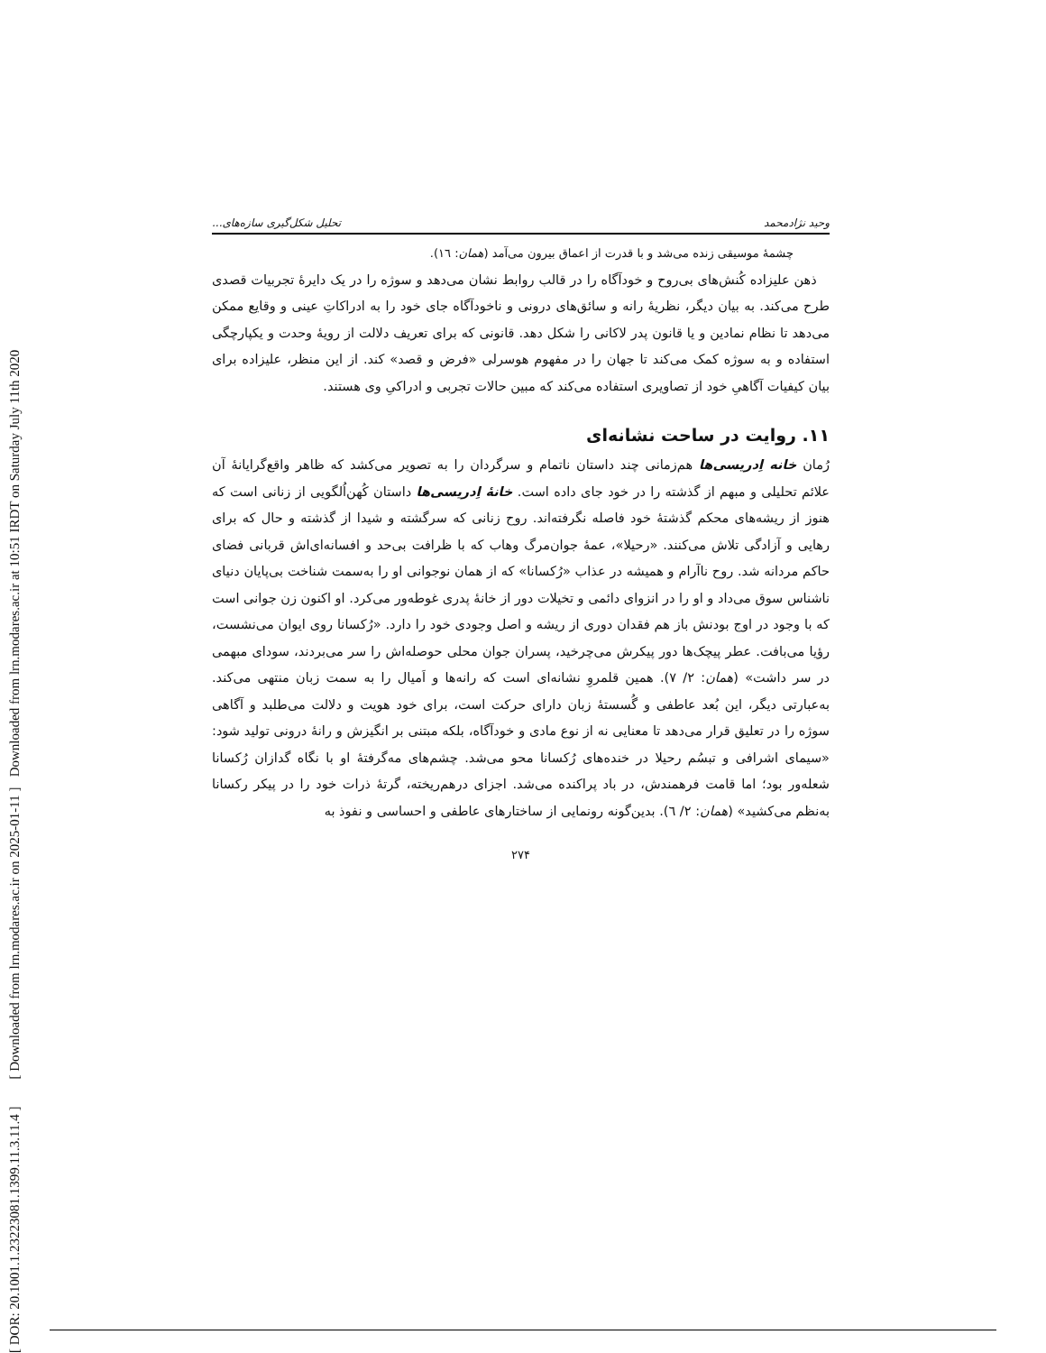[ DOR: 20.1001.1.23223081.1399.11.3.11.4 ] [ Downloaded from lrn.modares.ac.ir on 2025-01-11 ] Downloaded from lrn.modares.ac.ir at 10:51 IRDT on Saturday July 11th 2020
وحید نژادمحمد تحلیل شکل‌گیری سازه‌های...
چشمهٔ موسیقی زنده می‌شد و با قدرت از اعماق بیرون می‌آمد (همان: ١٦).
ذهن علیزاده کُنش‌های بی‌روح و خودآگاه را در قالب روابط نشان می‌دهد و سوژه را در یک دایرهٔ تجربیات قصدی طرح می‌کند. به بیان دیگر، نظریهٔ رانه و سائق‌های درونی و ناخودآگاه جای خود را به ادراکاتِ عینی و وقایع ممکن می‌دهد تا نظام نمادین و یا قانون پدر لاکانی را شکل دهد. قانونی که برای تعریف دلالت از رویهٔ وحدت و یکپارچگی استفاده و به سوژه کمک می‌کند تا جهان را در مفهوم هوسرلی «فرض و قصد» کند. از این منظر، علیزاده برای بیان کیفیات آگاهیِ خود از تصاویری استفاده می‌کند که مبین حالات تجربی و ادراکیِ وی هستند.
١١. روایت در ساحت نشانه‌ای
رُمان خانه اِدریسی‌ها هم‌زمانی چند داستان ناتمام و سرگردان را به تصویر می‌کشد که ظاهر واقع‌گرایانهٔ آن علائم تحلیلی و مبهم از گذشته را در خود جای داده است. خانهٔ اِدریسی‌ها داستان کُهن‌اُلگویی از زنانی است که هنوز از ریشه‌های محکم گذشتهٔ خود فاصله نگرفته‌اند. روح زنانی که سرگشته و شیدا از گذشته و حال که برای رهایی و آزادگی تلاش می‌کنند. «رحیلا»، عمهٔ جوان‌مرگ وهاب که با ظرافت بی‌حد و افسانه‌ای‌اش قربانی فضای حاکم مردانه شد. روح ناآرام و همیشه در عذاب «رُکسانا» که از همان نوجوانی او را به‌سمت شناخت بی‌پایان دنیای ناشناس سوق می‌داد و او را در انزوای دائمی و تخیلات دور از خانهٔ پدری غوطه‌ور می‌کرد. او اکنون زن جوانی است که با وجود در اوج بودنش باز هم فقدان دوری از ریشه و اصل وجودی خود را دارد. «رُکسانا روی ایوان می‌نشست، رؤیا می‌بافت. عطر پیچک‌ها دور پیکرش می‌چرخید، پسران جوان محلی حوصله‌اش را سر می‌بردند، سودای مبهمی در سر داشت» (همان: ٢/ ٧). همین قلمروِ نشانه‌ای است که رانه‌ها و اَمیال را به سمت زبان منتهی می‌کند. به‌عبارتی دیگر، این بُعد عاطفی و گُسستهٔ زبان دارای حرکت است، برای خود هویت و دلالت می‌طلبد و آگاهی سوژه را در تعلیق قرار می‌دهد تا معنایی نه از نوع مادی و خودآگاه، بلکه مبتنی بر انگیزش و رانهٔ درونی تولید شود: «سیمای اشرافی و تبسُم رحیلا در خنده‌های رُکسانا محو می‌شد. چشم‌های مه‌گرفتهٔ او با نگاه گدازان رُکسانا شعله‌ور بود؛ اما قامت فرهمندش، در باد پراکنده می‌شد. اجزای درهم‌ریخته، گرتهٔ ذرات خود را در پیکر رکسانا به‌نظم می‌کشید» (همان: ٢/ ٦). بدین‌گونه رونمایی از ساختارهای عاطفی و احساسی و نفوذ به
٢٧۴